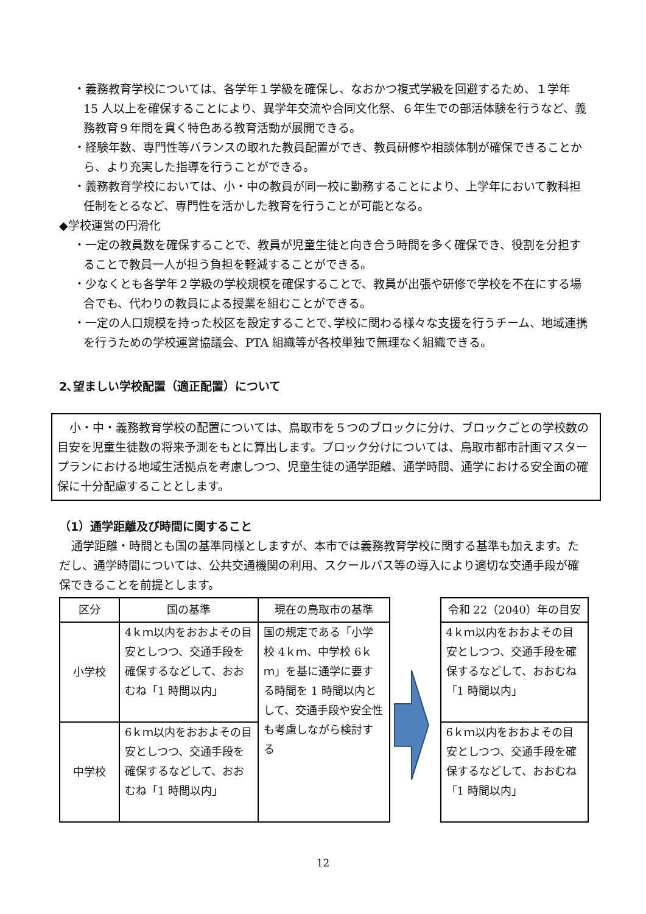・義務教育学校については、各学年１学級を確保し、なおかつ複式学級を回避するため、１学年 15 人以上を確保することにより、異学年交流や合同文化祭、６年生での部活体験を行うなど、義務教育９年間を貫く特色ある教育活動が展開できる。
・経験年数、専門性等バランスの取れた教員配置ができ、教員研修や相談体制が確保できることから、より充実した指導を行うことができる。
・義務教育学校においては、小・中の教員が同一校に勤務することにより、上学年において教科担任制をとるなど、専門性を活かした教育を行うことが可能となる。
◆学校運営の円滑化
・一定の教員数を確保することで、教員が児童生徒と向き合う時間を多く確保でき、役割を分担することで教員一人が担う負担を軽減することができる。
・少なくとも各学年２学級の学校規模を確保することで、教員が出張や研修で学校を不在にする場合でも、代わりの教員による授業を組むことができる。
・一定の人口規模を持った校区を設定することで､学校に関わる様々な支援を行うチーム、地域連携を行うための学校運営協議会、PTA 組織等が各校単独で無理なく組織できる。
2､望ましい学校配置（適正配置）について
小・中・義務教育学校の配置については、鳥取市を５つのブロックに分け、ブロックごとの学校数の目安を児童生徒数の将来予測をもとに算出します。ブロック分けについては、鳥取市都市計画マスタープランにおける地域生活拠点を考慮しつつ、児童生徒の通学距離、通学時間、通学における安全面の確保に十分配慮することとします。
（1）通学距離及び時間に関すること
通学距離・時間とも国の基準同様としますが、本市では義務教育学校に関する基準も加えます。ただし、通学時間については、公共交通機関の利用、スクールバス等の導入により適切な交通手段が確保できることを前提とします。
| 区分 | 国の基準 | 現在の鳥取市の基準 |
| --- | --- | --- |
| 小学校 | 4ｋｍ以内をおおよその目安としつつ、交通手段を確保するなどして、おおむね「1 時間以内」 | 国の規定である「小学校 4ｋｍ、中学校 6ｋｍ」を基に通学に要する時間を 1 時間以内として、交通手段や安全性も考慮しながら検討する |
| 中学校 | 6ｋｍ以内をおおよその目安としつつ、交通手段を確保するなどして、おおむね「1 時間以内」 | |
| 令和 22（2040）年の目安 |
| --- |
| 4ｋｍ以内をおおよその目安としつつ、交通手段を確保するなどして、おおむね「1 時間以内」 |
| 6ｋｍ以内をおおよその目安としつつ、交通手段を確保するなどして、おおむね「1 時間以内」 |
12